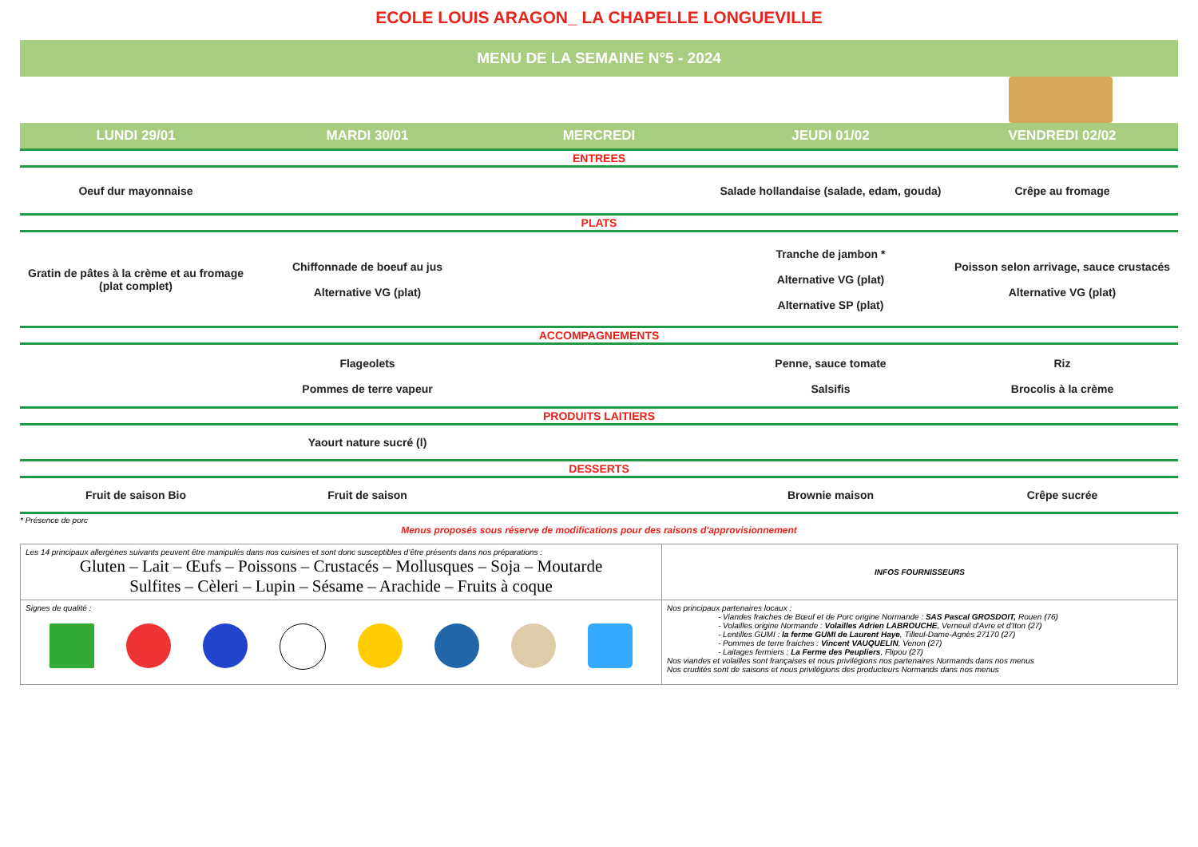ECOLE LOUIS ARAGON_ LA CHAPELLE LONGUEVILLE
MENU DE LA SEMAINE N°5 - 2024
| LUNDI 29/01 | MARDI 30/01 | MERCREDI | JEUDI 01/02 | VENDREDI 02/02 |
| --- | --- | --- | --- | --- |
| ENTREES | | | | |
| Oeuf dur mayonnaise | | | Salade hollandaise (salade, edam, gouda) | Crêpe au fromage |
| PLATS | | | | |
| Gratin de pâtes à la crème et au fromage (plat complet) | Chiffonnade de boeuf au jus Alternative VG (plat) | | Tranche de jambon * Alternative VG (plat) Alternative SP (plat) | Poisson selon arrivage, sauce crustacés Alternative VG (plat) |
| ACCOMPAGNEMENTS | | | | |
| | Flageolets Pommes de terre vapeur | | Penne, sauce tomate Salsifis | Riz Brocolis à la crème |
| PRODUITS LAITIERS | | | | |
| | Yaourt nature sucré (l) | | | |
| DESSERTS | | | | |
| Fruit de saison Bio | Fruit de saison | | Brownie maison | Crêpe sucrée |
* Présence de porc
Menus proposés sous réserve de modifications pour des raisons d'approvisionnement
| Les 14 principaux allergènes suivants peuvent être manipulés dans nos cuisines et sont donc susceptibles d’être présents dans nos préparations : Gluten – Lait – Œufs – Poissons – Crustacés – Mollusques – Soja – Moutarde Sulfites – Cèleri – Lupin – Sésame – Arachide – Fruits à coque | INFOS FOURNISSEURS |
| Signes de qualité : | Nos principaux partenaires locaux : - Viandes fraiches de Bœuf et de Porc origine Normande : SAS Pascal GROSDOIT, Rouen (76) - Volailles origine Normande : Volailles Adrien LABROUCHE , Verneuil d'Avre et d'Iton (27) - Lentilles GUMI : la ferme GUMI de Laurent Haye , Tilleul-Dame-Agnès 27170 (27) - Pommes de terre fraiches : Vincent VAUQUELIN , Venon (27) - Laitages fermiers : La Ferme des Peupliers , Flipou (27) Nos viandes et volailles sont françaises et nous privilégions nos partenaires Normands dans nos menus Nos crudités sont de saisons et nous privilégions des producteurs Normands dans nos menus |